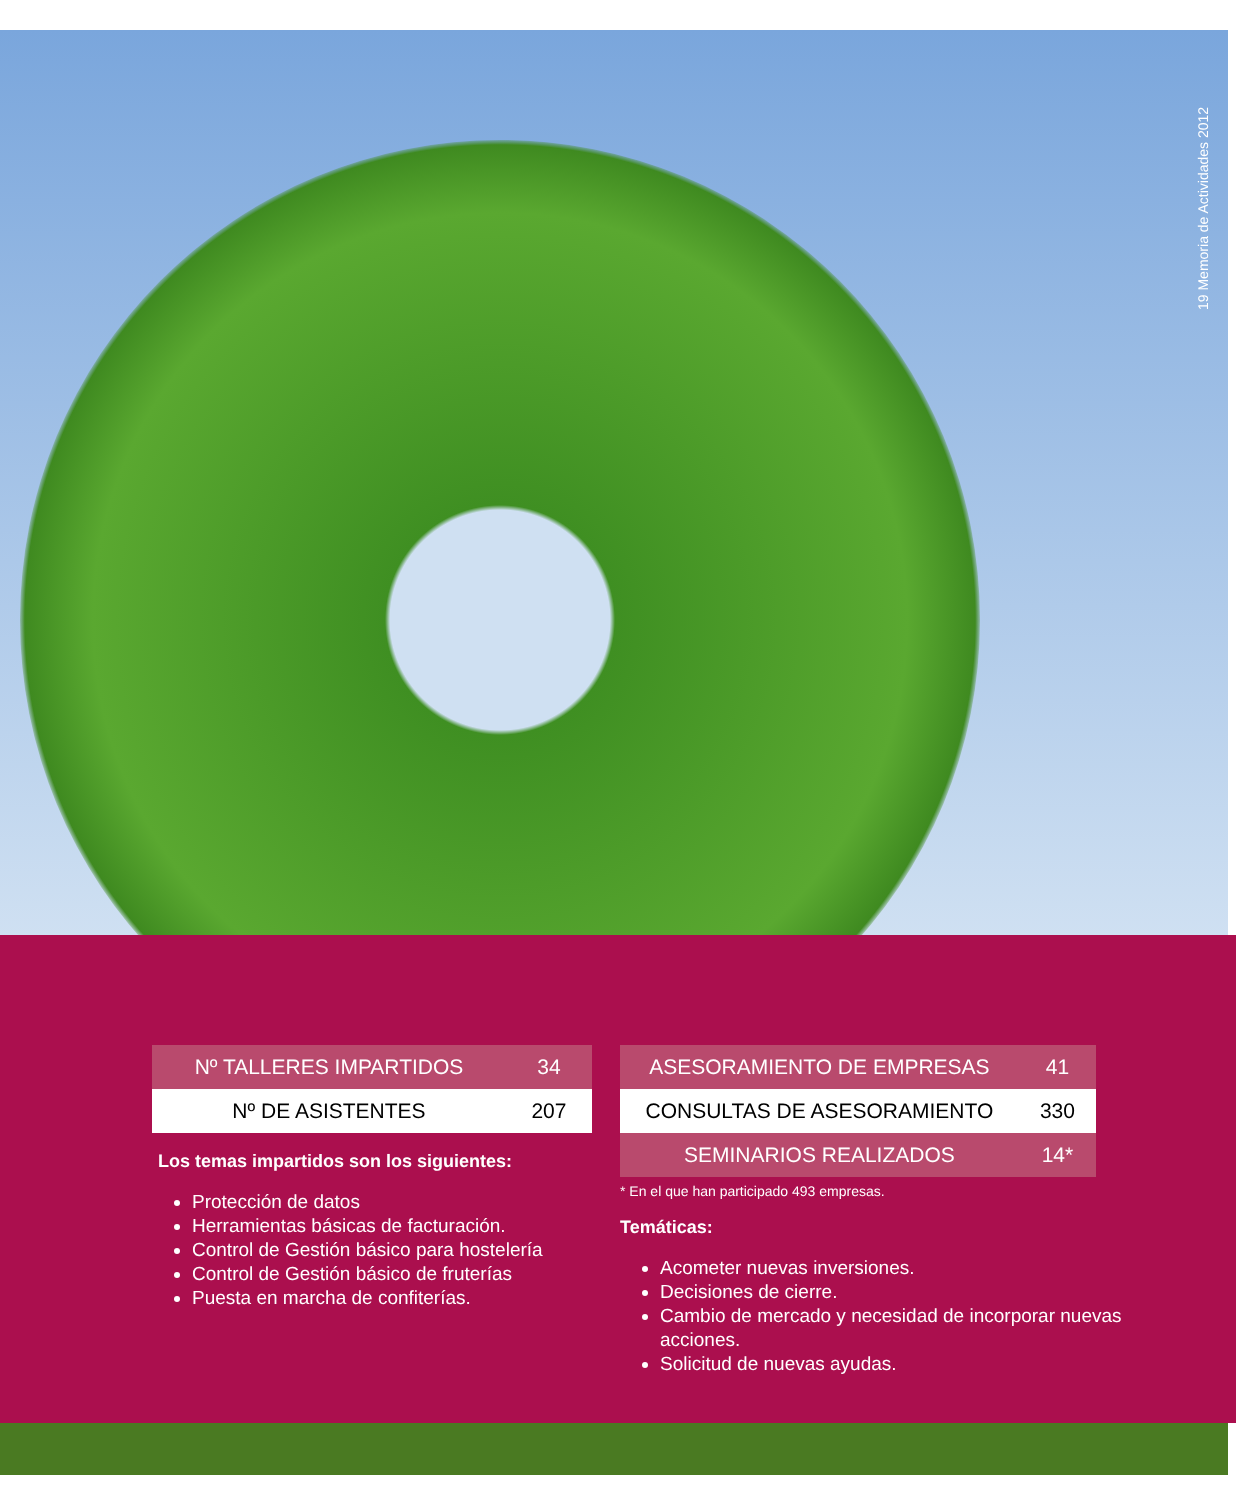19 Memoria de Actividades 2012
| Nº TALLERES IMPARTIDOS | 34 |
| Nº DE ASISTENTES | 207 |
Los temas impartidos son los siguientes:
Protección de datos
Herramientas básicas de facturación.
Control de Gestión básico para hostelería
Control de Gestión básico de fruterías
Puesta en marcha de confiterías.
| ASESORAMIENTO DE EMPRESAS | 41 |
| CONSULTAS DE ASESORAMIENTO | 330 |
| SEMINARIOS REALIZADOS | 14* |
* En el que han participado 493 empresas.
Temáticas:
Acometer nuevas inversiones.
Decisiones de cierre.
Cambio de mercado y necesidad de incorporar nuevas acciones.
Solicitud de nuevas ayudas.